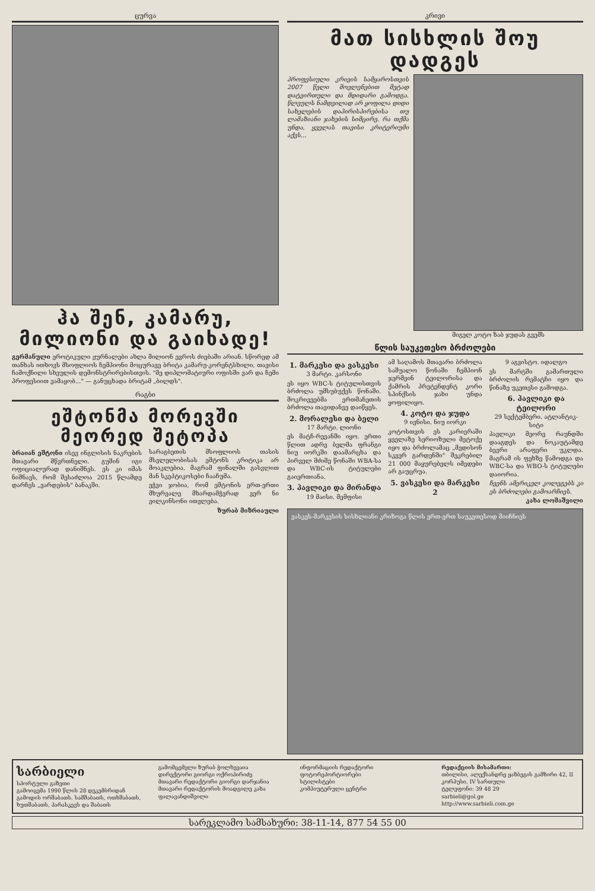ცურვა
ჰა შენ, კამარუ, მილიონი და გაიხადე!
გერმანული ეროტიკული ჟურნალები ახლა მილიონ ევროს ძიებაში არიან. სწორედ ამ თანხას ითხოვს მსოფლიოს ჩემპიონი მოცურავე ბრიტა კამარუ-კორენტსხილი, თავისი ჩამოქნილი სხეულის დემონსტრირებისთვის. "მე დიპლომატიური ოფისში ვარ და ჩემი პროფესიით ვამაყობ..." — განუცხადა ბრიტამ „ბილდს".
რაგბი
ეშტონმა მორევში მეორედ შეტოპა
ბრაიან ეშტონი ისევ ინგლისის ნაკრების მთავარი მწვრთნელი. გუშინ იგი ოფიციალურად დანიშნეს. ეს კი იმას ნიშნავს, რომ შესაძლოა 2015 წლამდე დარჩეს „ვარდების" ბანაკში.
სარაგბეთის მსოფლიოს თასის მსვლელობისას ეშტონს კრიტიკა არ მოაკლებია, მაგრამ ფინალში გასვლით მან სკეპტიკოსები ჩააჩუმა.
ეჭვი ჯობია, რომ ეშტონის ერთ-ერთი მხურვალე მხარდამჭერად ვერ ნი ვილკინსონი ითვლება.
ზურაბ მიზრიაული
კრივი
მათ სისხლის შოუ დადგეს
პროფესიული კრივის სამყაროსთვის 2007 წელი მოვლენებით მეტად დატვირთული და მდიდარი გამოდგა. წლეულს ნამდვილად არ ყოფილა დიდი სახელების დაპირისპირებისა თუ ლამაზიანი ჯახების სიმცირე. რა თქმა უნდა, ყველას თავისი კრიტერიუმი აქვს...
მიგელ კოტო ზაბ ჯუდას გვემს
წლის საუკეთესო ბრძოლები
1. მარკესი და ვასკესი
3 მარტი. კარსონი
ეს იყო WBC-ს ტიტულისთვის ბრძოლა უმსუბუქეს წონაში. მოკრივეებმა ერთმანეთის ბრძოლა თავიდანვე დაიწყეს.
2. მორალესი და ბელი
17 მარტი. ლიონი
ეს მატჩ-რევანში იყო. ერთი წლით ადრე ბელმა ფრანგი ნიუ იორკში დაამარცხა და პირველ მძიმე წონაში WBA-სა და WBC-ის ტიტულები გაიერთიანა.
3. პავლიკი და მირანდა
19 მაისი. მემფისი
ამ საღამოს მთავარი ბრძოლა საშუალო წონაში ჩემპიონ ჯერმეინ ტეილორისა და ქამრის პრეტენდენტ კორი სპინქსის ჯახი უნდა ყოფილიყო.
4. კოტო და ჯუდა
9 ივნისი. ნიუ იორკი
კოტოსთვის ეს კარიერაში ყველაზე სერიოზული მეტოქე იყო და ბრძოლამაც „მედისონ სკვერ გარდენში" შეკრებილ 21 000 მაყურებელს იმედები არ გაუცრუა.
5. ვასკესი და მარკესი 2
9 აგვისტო. იდალგო
ეს მარტში გამართული ბრძოლის რემატჩი იყო და წინაზე უკეთესი გამოდგა.
6. პავლიკი და ტეილორი
29 სექტემბერი. ატლანტიკ-სიტი
პავლიკი მეორე რაუნდში დააგდეს და ნოკაუტამდე ბევრი არაფერი უკლდა. მაგრამ ის ფეხზე წამოდგა და WBC-სა და WBO-ს ტიტულები დაიორია.
ჩვენს ამერიკელ კოლეგებს კი ეს ბრძოლები გამოარჩიეს.
კახა ლომაშვილი
ვასკეს-მარკესის სისხლიანი კრიზოგა წლის ერთ-ერთ საუკეთესოდ მიიჩნიეს
სარბიელი
სპორტული გაზეთი
გამოიცემა 1990 წლის 28 დეკემბრიდან
გამოდის ორშაბათს, სამშაბათს, ოთხშაბათს, ხუთშაბათს, პარასკევს და შაბათს
გამომცემელი ზურაბ ჭოლხევაია
დირექტორი გიორგი ოქროპირიძე
მთავარი რედაქტორი გიორგი დარჯანია
მთავარი რედაქტორის მოადგილე კახა ფალავანდიშვილი
ინფორმაციის რედაქტორი
ფოტორეპორტიორები
სტილისტები
კომპიუტერული ცენტრი
რედაქციის მისამართი:
თბილისი, ალექსანდრე ყაზბეგის გამზირი 42, II კორპუსი, IV სართული
ტელეფონი: 39 48 29
sarbieli@gol.ge
http://www.sarbieli.com.ge
სარეკლამო სამსახური: 38-11-14, 877 54 55 00